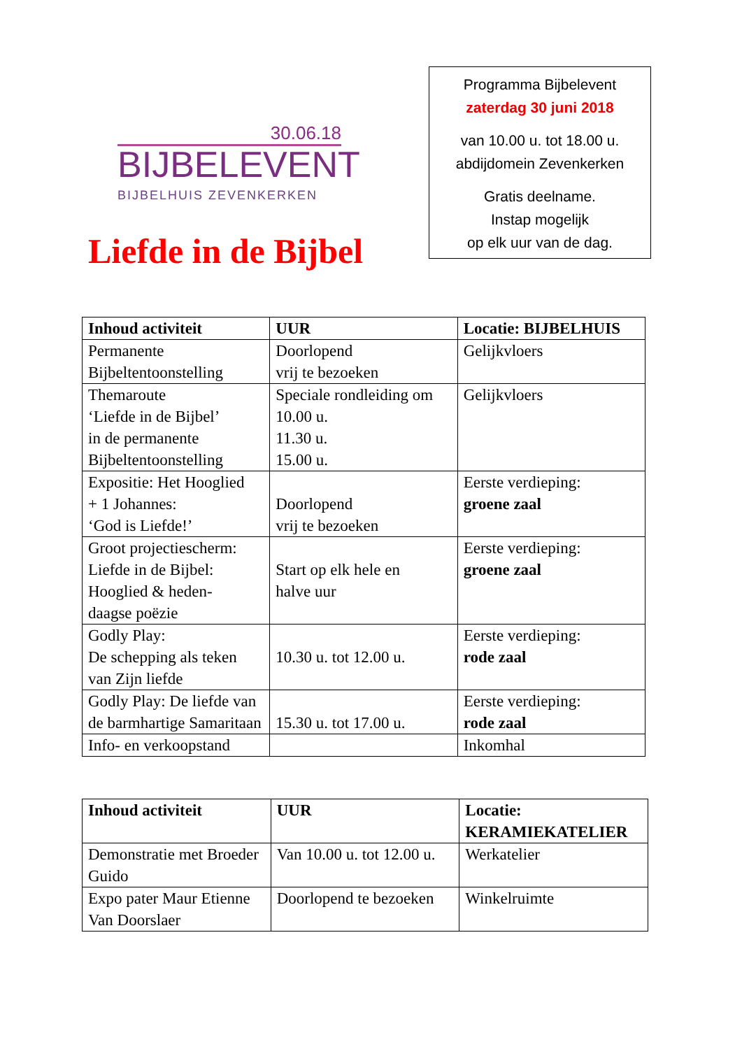30.06.18
BIJBELEVENT
BIJBELHUIS ZEVENKERKEN
Liefde in de Bijbel
Programma Bijbelevent
zaterdag 30 juni 2018
van 10.00 u. tot 18.00 u.
abdijdomein Zevenkerken
Gratis deelname.
Instap mogelijk
op elk uur van de dag.
| Inhoud activiteit | UUR | Locatie: BIJBELHUIS |
| --- | --- | --- |
| Permanente Bijbeltentoonstelling | Doorlopend vrij te bezoeken | Gelijkvloers |
| Themaroute ‘Liefde in de Bijbel’ in de permanente Bijbeltentoonstelling | Speciale rondleiding om 10.00 u. 11.30 u. 15.00 u. | Gelijkvloers |
| Expositie: Het Hooglied + 1 Johannes: ‘God is Liefde!’ | Doorlopend vrij te bezoeken | Eerste verdieping: groene zaal |
| Groot projectiescherm: Liefde in de Bijbel: Hooglied & heden- daagse poëzie | Start op elk hele en halve uur | Eerste verdieping: groene zaal |
| Godly Play: De schepping als teken van Zijn liefde | 10.30 u. tot 12.00 u. | Eerste verdieping: rode zaal |
| Godly Play: De liefde van de barmhartige Samaritaan | 15.30 u. tot 17.00 u. | Eerste verdieping: rode zaal |
| Info- en verkoopstand | | Inkomhal |
| Inhoud activiteit | UUR | Locatie: KERAMIEKATELIER |
| --- | --- | --- |
| Demonstratie met Broeder Guido | Van 10.00 u. tot 12.00 u. | Werkatelier |
| Expo pater Maur Etienne Van Doorslaer | Doorlopend te bezoeken | Winkelruimte |